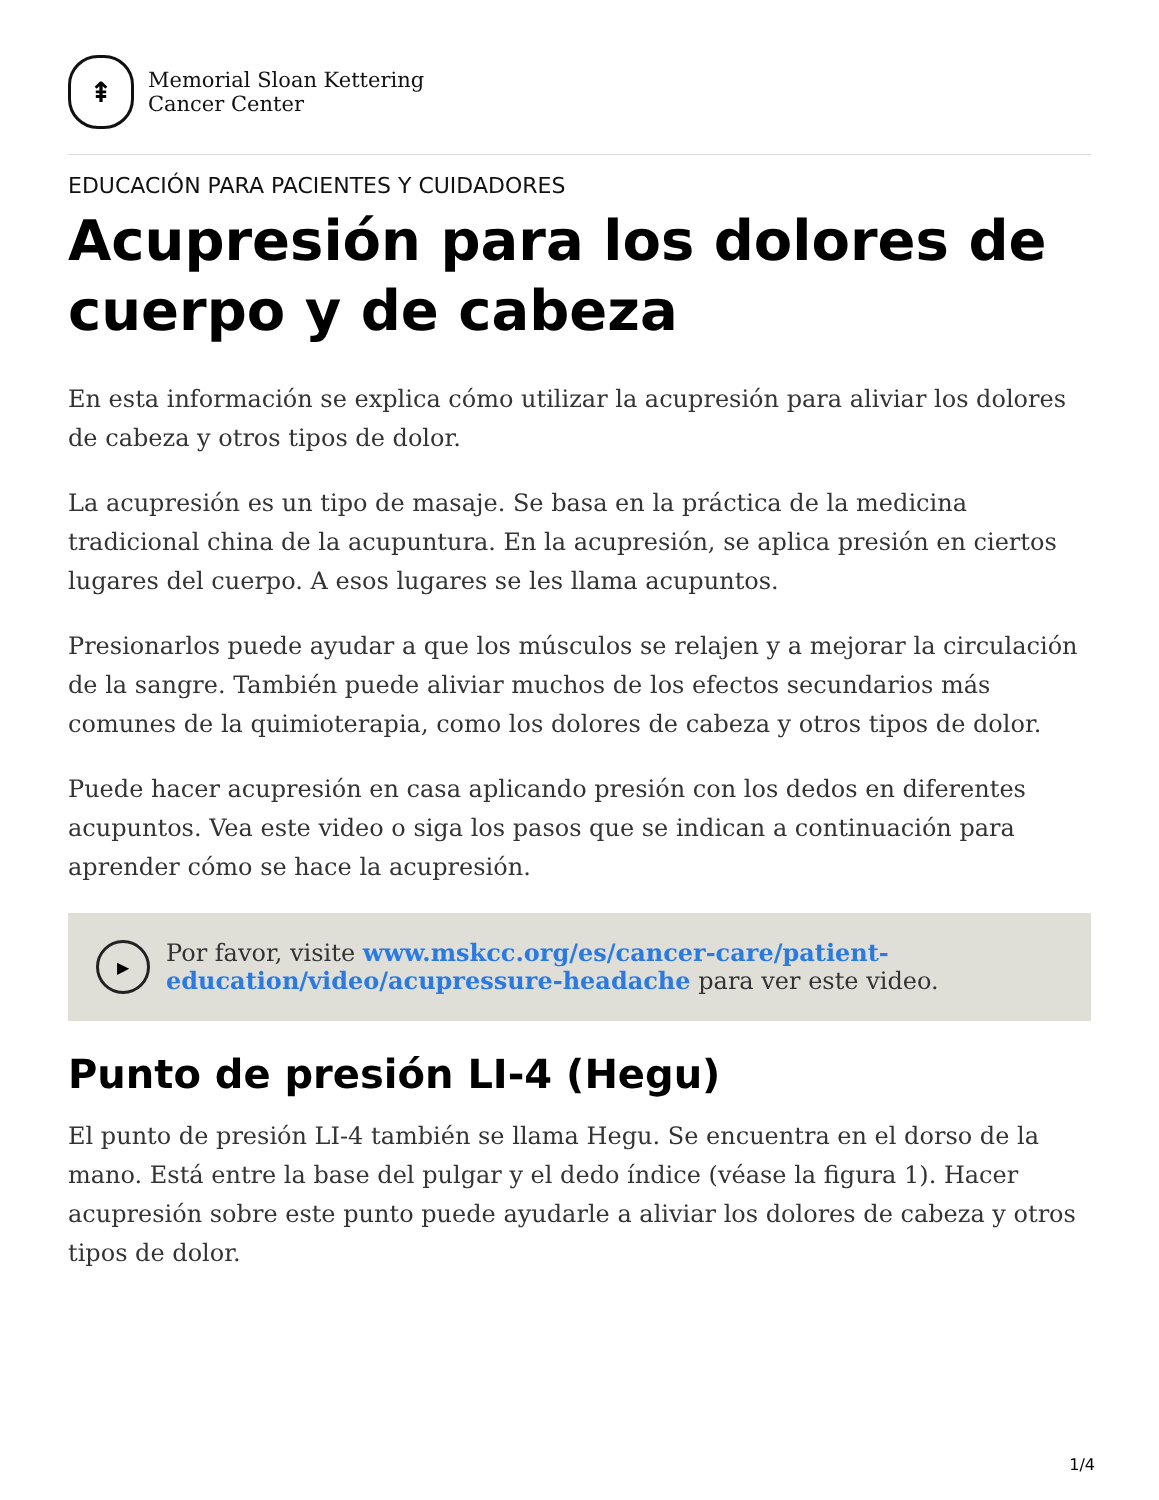⇞
Memorial Sloan Kettering
Cancer Center
EDUCACIÓN PARA PACIENTES Y CUIDADORES
Acupresión para los dolores de cuerpo y de cabeza
En esta información se explica cómo utilizar la acupresión para aliviar los dolores de cabeza y otros tipos de dolor.
La acupresión es un tipo de masaje. Se basa en la práctica de la medicina tradicional china de la acupuntura. En la acupresión, se aplica presión en ciertos lugares del cuerpo. A esos lugares se les llama acupuntos.
Presionarlos puede ayudar a que los músculos se relajen y a mejorar la circulación de la sangre. También puede aliviar muchos de los efectos secundarios más comunes de la quimioterapia, como los dolores de cabeza y otros tipos de dolor.
Puede hacer acupresión en casa aplicando presión con los dedos en diferentes acupuntos. Vea este video o siga los pasos que se indican a continuación para aprender cómo se hace la acupresión.
▶
Por favor, visite www.mskcc.org/es/cancer-care/patient-education/video/acupressure-headache para ver este video.
Punto de presión LI-4 (Hegu)
El punto de presión LI-4 también se llama Hegu. Se encuentra en el dorso de la mano. Está entre la base del pulgar y el dedo índice (véase la figura 1). Hacer acupresión sobre este punto puede ayudarle a aliviar los dolores de cabeza y otros tipos de dolor.
1/4